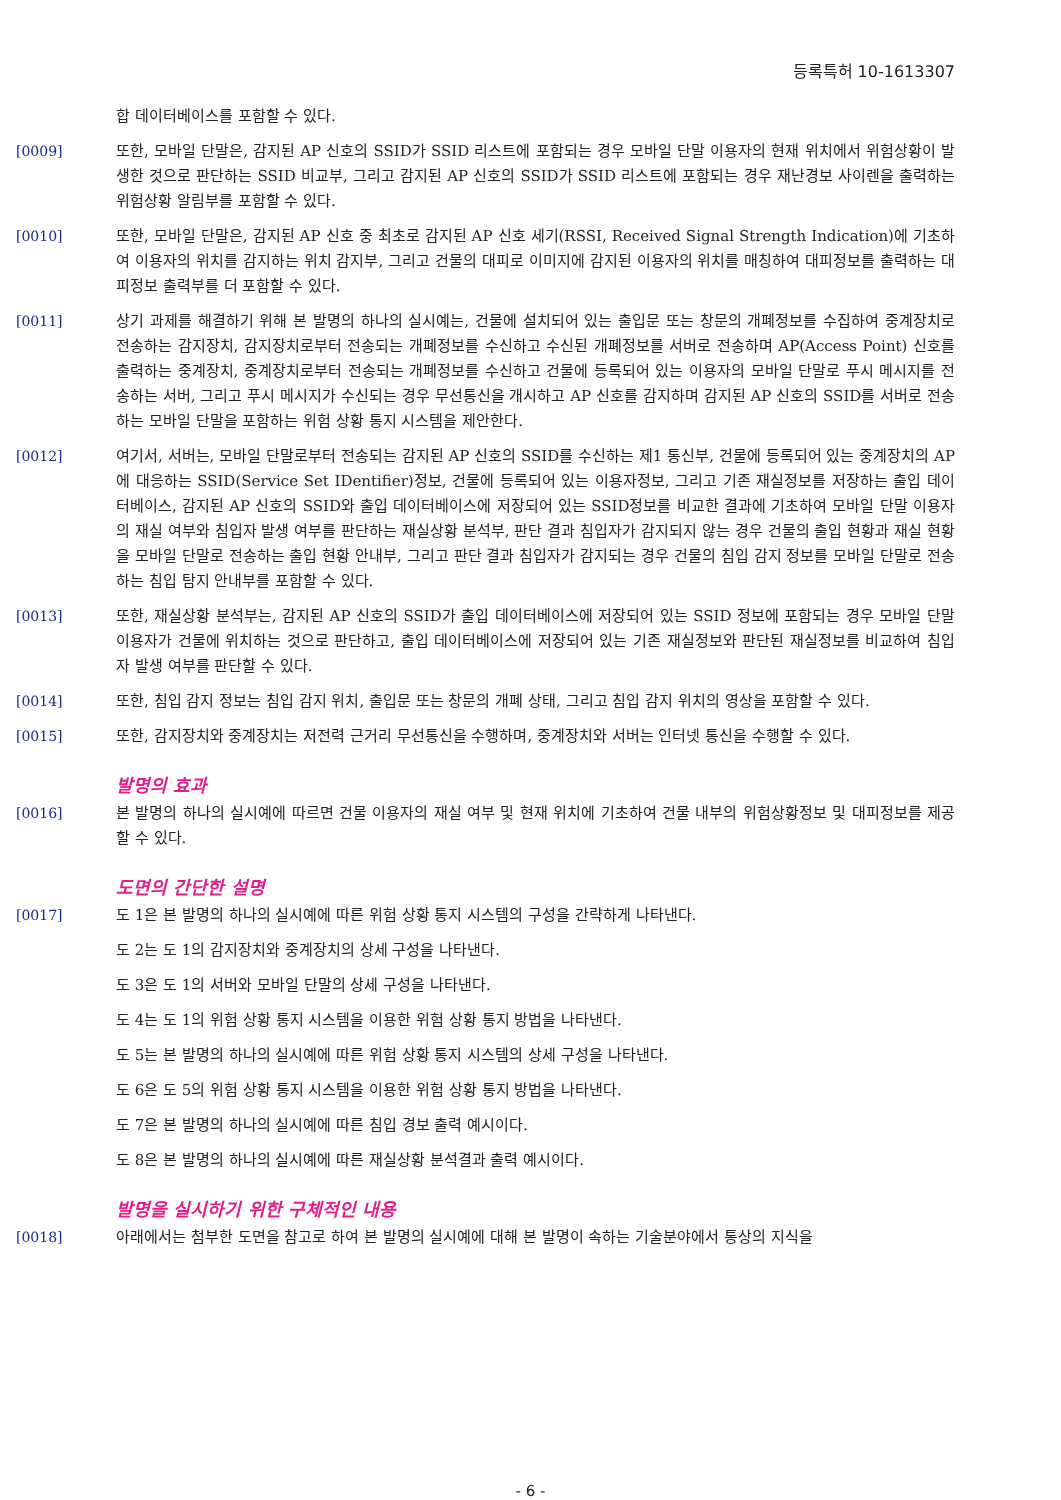등록특허 10-1613307
합 데이터베이스를 포함할 수 있다.
[0009] 또한, 모바일 단말은, 감지된 AP 신호의 SSID가 SSID 리스트에 포함되는 경우 모바일 단말 이용자의 현재 위치에서 위험상황이 발생한 것으로 판단하는 SSID 비교부, 그리고 감지된 AP 신호의 SSID가 SSID 리스트에 포함되는 경우 재난경보 사이렌을 출력하는 위험상황 알림부를 포함할 수 있다.
[0010] 또한, 모바일 단말은, 감지된 AP 신호 중 최초로 감지된 AP 신호 세기(RSSI, Received Signal Strength Indication)에 기초하여 이용자의 위치를 감지하는 위치 감지부, 그리고 건물의 대피로 이미지에 감지된 이용자의 위치를 매칭하여 대피정보를 출력하는 대피정보 출력부를 더 포함할 수 있다.
[0011] 상기 과제를 해결하기 위해 본 발명의 하나의 실시예는, 건물에 설치되어 있는 출입문 또는 창문의 개폐정보를 수집하여 중계장치로 전송하는 감지장치, 감지장치로부터 전송되는 개폐정보를 수신하고 수신된 개폐정보를 서버로 전송하며 AP(Access Point) 신호를 출력하는 중계장치, 중계장치로부터 전송되는 개폐정보를 수신하고 건물에 등록되어 있는 이용자의 모바일 단말로 푸시 메시지를 전송하는 서버, 그리고 푸시 메시지가 수신되는 경우 무선통신을 개시하고 AP 신호를 감지하며 감지된 AP 신호의 SSID를 서버로 전송하는 모바일 단말을 포함하는 위험 상황 통지 시스템을 제안한다.
[0012] 여기서, 서버는, 모바일 단말로부터 전송되는 감지된 AP 신호의 SSID를 수신하는 제1 통신부, 건물에 등록되어 있는 중계장치의 AP에 대응하는 SSID(Service Set IDentifier)정보, 건물에 등록되어 있는 이용자정보, 그리고 기존 재실정보를 저장하는 출입 데이터베이스, 감지된 AP 신호의 SSID와 출입 데이터베이스에 저장되어 있는 SSID정보를 비교한 결과에 기초하여 모바일 단말 이용자의 재실 여부와 침입자 발생 여부를 판단하는 재실상황 분석부, 판단 결과 침입자가 감지되지 않는 경우 건물의 출입 현황과 재실 현황을 모바일 단말로 전송하는 출입 현황 안내부, 그리고 판단 결과 침입자가 감지되는 경우 건물의 침입 감지 정보를 모바일 단말로 전송하는 침입 탐지 안내부를 포함할 수 있다.
[0013] 또한, 재실상황 분석부는, 감지된 AP 신호의 SSID가 출입 데이터베이스에 저장되어 있는 SSID 정보에 포함되는 경우 모바일 단말 이용자가 건물에 위치하는 것으로 판단하고, 출입 데이터베이스에 저장되어 있는 기존 재실정보와 판단된 재실정보를 비교하여 침입자 발생 여부를 판단할 수 있다.
[0014] 또한, 침입 감지 정보는 침입 감지 위치, 출입문 또는 창문의 개폐 상태, 그리고 침입 감지 위치의 영상을 포함할 수 있다.
[0015] 또한, 감지장치와 중계장치는 저전력 근거리 무선통신을 수행하며, 중계장치와 서버는 인터넷 통신을 수행할 수 있다.
발명의 효과
[0016] 본 발명의 하나의 실시예에 따르면 건물 이용자의 재실 여부 및 현재 위치에 기초하여 건물 내부의 위험상황정보 및 대피정보를 제공할 수 있다.
도면의 간단한 설명
[0017] 도 1은 본 발명의 하나의 실시예에 따른 위험 상황 통지 시스템의 구성을 간략하게 나타낸다.
도 2는 도 1의 감지장치와 중계장치의 상세 구성을 나타낸다.
도 3은 도 1의 서버와 모바일 단말의 상세 구성을 나타낸다.
도 4는 도 1의 위험 상황 통지 시스템을 이용한 위험 상황 통지 방법을 나타낸다.
도 5는 본 발명의 하나의 실시예에 따른 위험 상황 통지 시스템의 상세 구성을 나타낸다.
도 6은 도 5의 위험 상황 통지 시스템을 이용한 위험 상황 통지 방법을 나타낸다.
도 7은 본 발명의 하나의 실시예에 따른 침입 경보 출력 예시이다.
도 8은 본 발명의 하나의 실시예에 따른 재실상황 분석결과 출력 예시이다.
발명을 실시하기 위한 구체적인 내용
[0018] 아래에서는 첨부한 도면을 참고로 하여 본 발명의 실시예에 대해 본 발명이 속하는 기술분야에서 통상의 지식을
- 6 -